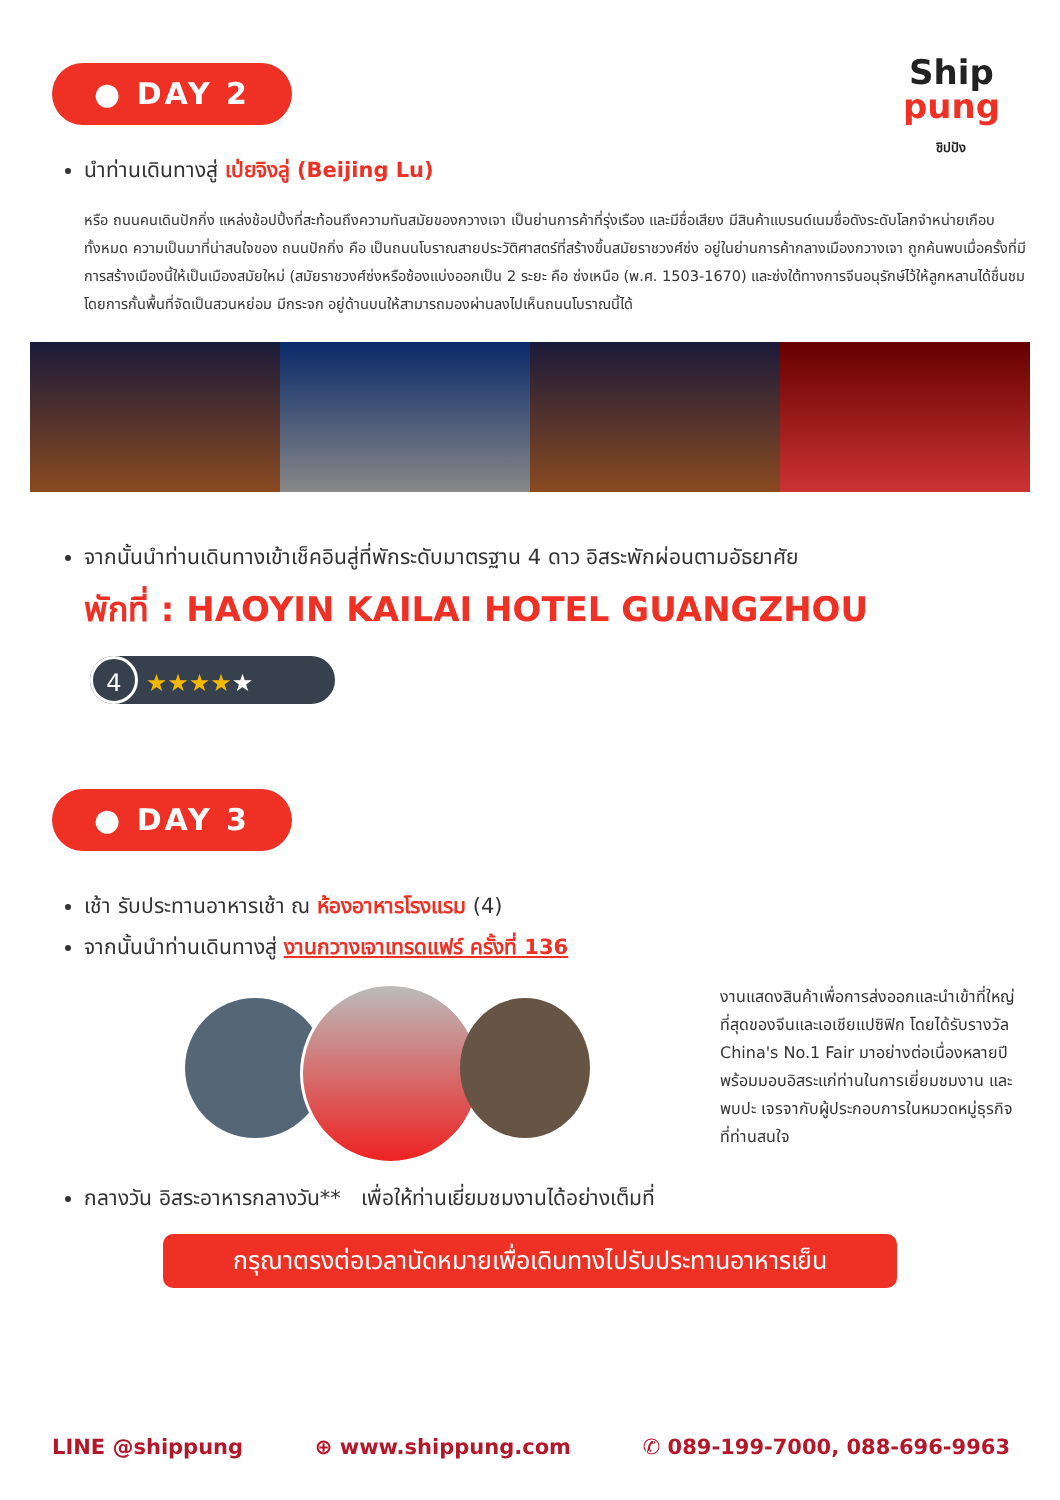Ship
pung
ชิปปัง
● DAY 2
นำท่านเดินทางสู่ เป่ยจิงลู่ (Beijing Lu)
หรือ ถนนคนเดินปักกิ่ง แหล่งช้อปปิ้งที่สะท้อนถึงความทันสมัยของกวางเจา เป็นย่านการค้าที่รุ่งเรือง และมีชื่อเสียง มีสินค้าแบรนด์เนมชื่อดังระดับโลกจำหน่ายเกือบทั้งหมด ความเป็นมาที่น่าสนใจของ ถนนปักกิ่ง คือ เป็นถนนโบราณสายประวัติศาสตร์ที่สร้างขึ้นสมัยราชวงศ์ซ่ง อยู่ในย่านการค้ากลางเมืองกวางเจา ถูกค้นพบเมื่อครั้งที่มีการสร้างเมืองนี้ให้เป็นเมืองสมัยใหม่ (สมัยราชวงศ์ซ่งหรือซ้องแบ่งออกเป็น 2 ระยะ คือ ซ่งเหนือ (พ.ศ. 1503-1670) และซ่งใต้ทางการจีนอนุรักษ์ไว้ให้ลูกหลานได้ชื่นชม โดยการกั้นพื้นที่จัดเป็นสวนหย่อม มีกระจก อยู่ด้านบนให้สามารถมองผ่านลงไปเห็นถนนโบราณนี้ได้
จากนั้นนำท่านเดินทางเข้าเช็คอินสู่ที่พักระดับมาตรฐาน 4 ดาว อิสระพักผ่อนตามอัธยาศัย
พักที่ : HAOYIN KAILAI HOTEL GUANGZHOU
4 ★★★★★
● DAY 3
เช้า รับประทานอาหารเช้า ณ ห้องอาหารโรงแรม (4)
จากนั้นนำท่านเดินทางสู่ งานกวางเจาเทรดแฟร์ ครั้งที่ 136
งานแสดงสินค้าเพื่อการส่งออกและนำเข้าที่ใหญ่ที่สุดของจีนและเอเชียแปซิฟิก โดยได้รับรางวัล China's No.1 Fair มาอย่างต่อเนื่องหลายปีพร้อมมอบอิสระแก่ท่านในการเยี่ยมชมงาน และพบปะ เจรจากับผู้ประกอบการในหมวดหมู่ธุรกิจที่ท่านสนใจ
กลางวัน อิสระอาหารกลางวัน** เพื่อให้ท่านเยี่ยมชมงานได้อย่างเต็มที่
กรุณาตรงต่อเวลานัดหมายเพื่อเดินทางไปรับประทานอาหารเย็น
LINE @shippung ⊕ www.shippung.com ✆ 089-199-7000, 088-696-9963